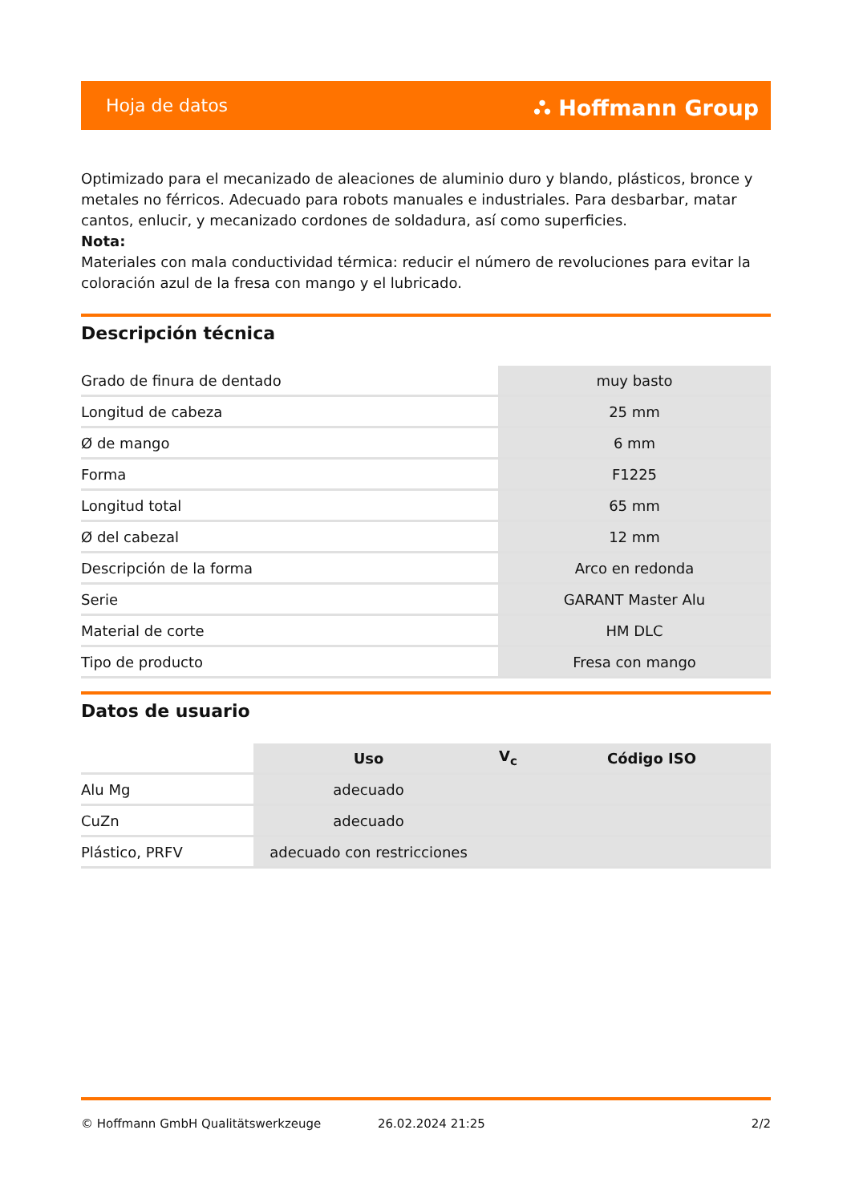Hoja de datos ⛬ Hoffmann Group
Optimizado para el mecanizado de aleaciones de aluminio duro y blando, plásticos, bronce y metales no férricos. Adecuado para robots manuales e industriales. Para desbarbar, matar cantos, enlucir, y mecanizado cordones de soldadura, así como superficies.
Nota:
Materiales con mala conductividad térmica: reducir el número de revoluciones para evitar la coloración azul de la fresa con mango y el lubricado.
Descripción técnica
| Grado de finura de dentado | muy basto |
| Longitud de cabeza | 25 mm |
| Ø de mango | 6 mm |
| Forma | F1225 |
| Longitud total | 65 mm |
| Ø del cabezal | 12 mm |
| Descripción de la forma | Arco en redonda |
| Serie | GARANT Master Alu |
| Material de corte | HM DLC |
| Tipo de producto | Fresa con mango |
Datos de usuario
| | Uso | V<sub>c</sub> | Código ISO |
| --- | --- | --- | --- |
| Alu Mg | adecuado | | |
| CuZn | adecuado | | |
| Plástico, PRFV | adecuado con restricciones | | |
© Hoffmann GmbH Qualitätswerkzeuge 26.02.2024 21:25 2/2